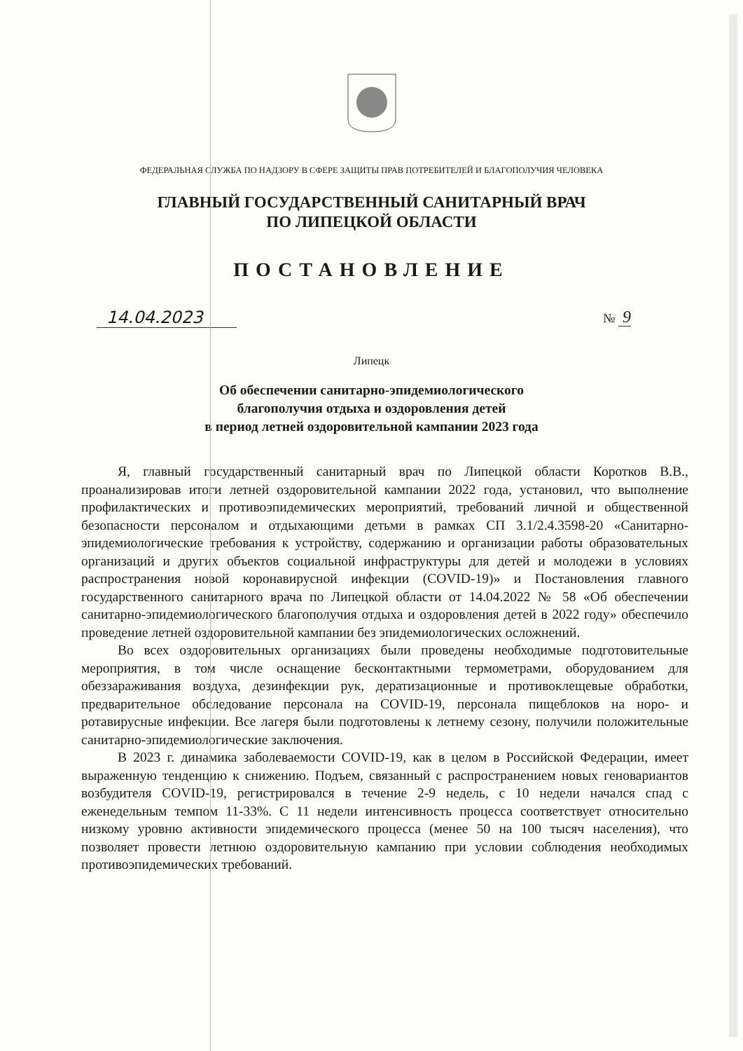ФЕДЕРАЛЬНАЯ СЛУЖБА ПО НАДЗОРУ В СФЕРЕ ЗАЩИТЫ ПРАВ ПОТРЕБИТЕЛЕЙ И БЛАГОПОЛУЧИЯ ЧЕЛОВЕКА
ГЛАВНЫЙ ГОСУДАРСТВЕННЫЙ САНИТАРНЫЙ ВРАЧ
ПО ЛИПЕЦКОЙ ОБЛАСТИ
ПОСТАНОВЛЕНИЕ
14.04.2023
№ 9
Липецк
Об обеспечении санитарно-эпидемиологического
благополучия отдыха и оздоровления детей
в период летней оздоровительной кампании 2023 года
Я, главный государственный санитарный врач по Липецкой области Коротков В.В., проанализировав итоги летней оздоровительной кампании 2022 года, установил, что выполнение профилактических и противоэпидемических мероприятий, требований личной и общественной безопасности персоналом и отдыхающими детьми в рамках СП 3.1/2.4.3598-20 «Санитарно-эпидемиологические требования к устройству, содержанию и организации работы образовательных организаций и других объектов социальной инфраструктуры для детей и молодежи в условиях распространения новой коронавирусной инфекции (COVID-19)» и Постановления главного государственного санитарного врача по Липецкой области от 14.04.2022 № 58 «Об обеспечении санитарно-эпидемиологического благополучия отдыха и оздоровления детей в 2022 году» обеспечило проведение летней оздоровительной кампании без эпидемиологических осложнений.
Во всех оздоровительных организациях были проведены необходимые подготовительные мероприятия, в том числе оснащение бесконтактными термометрами, оборудованием для обеззараживания воздуха, дезинфекции рук, дератизационные и противоклещевые обработки, предварительное обследование персонала на COVID-19, персонала пищеблоков на норо- и ротавирусные инфекции. Все лагеря были подготовлены к летнему сезону, получили положительные санитарно-эпидемиологические заключения.
В 2023 г. динамика заболеваемости COVID-19, как в целом в Российской Федерации, имеет выраженную тенденцию к снижению. Подъем, связанный с распространением новых геновариантов возбудителя COVID-19, регистрировался в течение 2-9 недель, с 10 недели начался спад с еженедельным темпом 11-33%. С 11 недели интенсивность процесса соответствует относительно низкому уровню активности эпидемического процесса (менее 50 на 100 тысяч населения), что позволяет провести летнюю оздоровительную кампанию при условии соблюдения необходимых противоэпидемических требований.